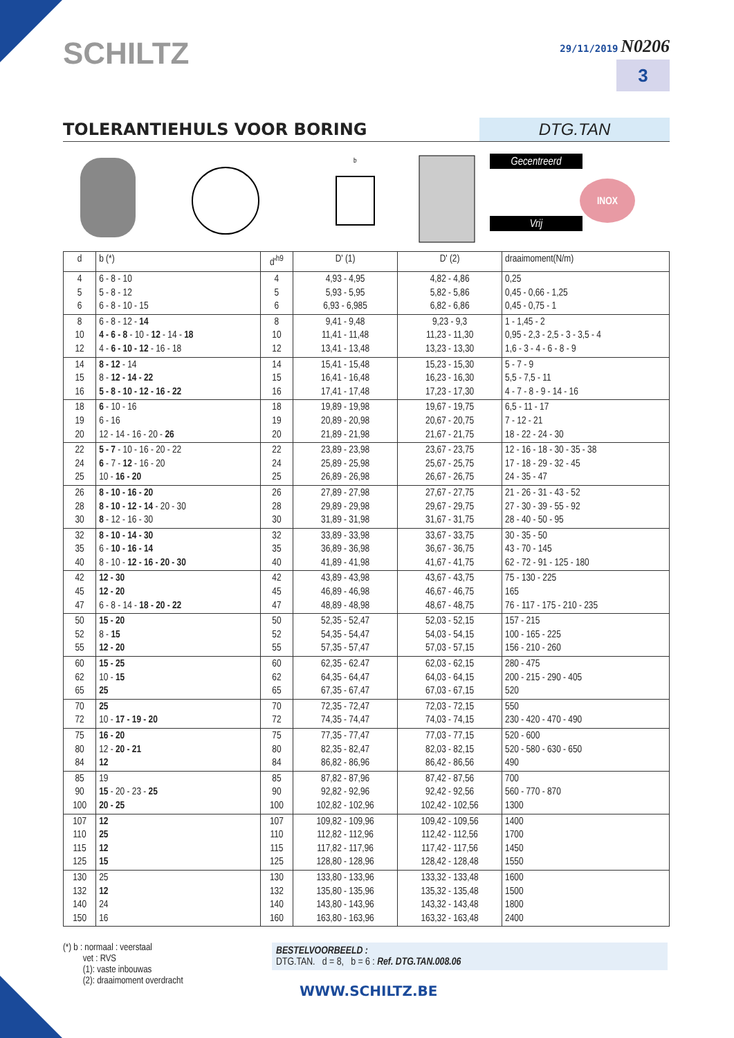SCHILTZ
29/11/2019 N0206
3
TOLERANTIEHULS VOOR BORING
DTG.TAN
b
Gecentreerd
Vrij
INOX
| d | b (*) | d'<sup>h9</sup> | D' (1) | D' (2) | draaimoment(N/m) |
| --- | --- | --- | --- | --- | --- |
| 4 5 6 | 6 - 8 - 10 5 - 8 - 12 6 - 8 - 10 - 15 | 4 5 6 | 4,93 - 4,95 5,93 - 5,95 6,93 - 6,985 | 4,82 - 4,86 5,82 - 5,86 6,82 - 6,86 | 0,25 0,45 - 0,66 - 1,25 0,45 - 0,75 - 1 |
| 8 10 12 | 6 - 8 - 12 - 14 4 - 6 - 8 - 10 - 12 - 14 - 18 4 - 6 - 10 - 12 - 16 - 18 | 8 10 12 | 9,41 - 9,48 11,41 - 11,48 13,41 - 13,48 | 9,23 - 9,3 11,23 - 11,30 13,23 - 13,30 | 1 - 1,45 - 2 0,95 - 2,3 - 2,5 - 3 - 3,5 - 4 1,6 - 3 - 4 - 6 - 8 - 9 |
| 14 15 16 | 8 - 12 - 14 8 - 12 - 14 - 22 5 - 8 - 10 - 12 - 16 - 22 | 14 15 16 | 15,41 - 15,48 16,41 - 16,48 17,41 - 17,48 | 15,23 - 15,30 16,23 - 16,30 17,23 - 17,30 | 5 - 7 - 9 5,5 - 7,5 - 11 4 - 7 - 8 - 9 - 14 - 16 |
| 18 19 20 | 6 - 10 - 16 6 - 16 12 - 14 - 16 - 20 - 26 | 18 19 20 | 19,89 - 19,98 20,89 - 20,98 21,89 - 21,98 | 19,67 - 19,75 20,67 - 20,75 21,67 - 21,75 | 6,5 - 11 - 17 7 - 12 - 21 18 - 22 - 24 - 30 |
| 22 24 25 | 5 - 7 - 10 - 16 - 20 - 22 6 - 7 - 12 - 16 - 20 10 - 16 - 20 | 22 24 25 | 23,89 - 23,98 25,89 - 25,98 26,89 - 26,98 | 23,67 - 23,75 25,67 - 25,75 26,67 - 26,75 | 12 - 16 - 18 - 30 - 35 - 38 17 - 18 - 29 - 32 - 45 24 - 35 - 47 |
| 26 28 30 | 8 - 10 - 16 - 20 8 - 10 - 12 - 14 - 20 - 30 8 - 12 - 16 - 30 | 26 28 30 | 27,89 - 27,98 29,89 - 29,98 31,89 - 31,98 | 27,67 - 27,75 29,67 - 29,75 31,67 - 31,75 | 21 - 26 - 31 - 43 - 52 27 - 30 - 39 - 55 - 92 28 - 40 - 50 - 95 |
| 32 35 40 | 8 - 10 - 14 - 30 6 - 10 - 16 - 14 8 - 10 - 12 - 16 - 20 - 30 | 32 35 40 | 33,89 - 33,98 36,89 - 36,98 41,89 - 41,98 | 33,67 - 33,75 36,67 - 36,75 41,67 - 41,75 | 30 - 35 - 50 43 - 70 - 145 62 - 72 - 91 - 125 - 180 |
| 42 45 47 | 12 - 30 12 - 20 6 - 8 - 14 - 18 - 20 - 22 | 42 45 47 | 43,89 - 43,98 46,89 - 46,98 48,89 - 48,98 | 43,67 - 43,75 46,67 - 46,75 48,67 - 48,75 | 75 - 130 - 225 165 76 - 117 - 175 - 210 - 235 |
| 50 52 55 | 15 - 20 8 - 15 12 - 20 | 50 52 55 | 52,35 - 52,47 54,35 - 54,47 57,35 - 57,47 | 52,03 - 52,15 54,03 - 54,15 57,03 - 57,15 | 157 - 215 100 - 165 - 225 156 - 210 - 260 |
| 60 62 65 | 15 - 25 10 - 15 25 | 60 62 65 | 62,35 - 62.47 64,35 - 64,47 67,35 - 67,47 | 62,03 - 62,15 64,03 - 64,15 67,03 - 67,15 | 280 - 475 200 - 215 - 290 - 405 520 |
| 70 72 | 25 10 - 17 - 19 - 20 | 70 72 | 72,35 - 72,47 74,35 - 74,47 | 72,03 - 72,15 74,03 - 74,15 | 550 230 - 420 - 470 - 490 |
| 75 80 84 | 16 - 20 12 - 20 - 21 12 | 75 80 84 | 77,35 - 77,47 82,35 - 82,47 86,82 - 86,96 | 77,03 - 77,15 82,03 - 82,15 86,42 - 86,56 | 520 - 600 520 - 580 - 630 - 650 490 |
| 85 90 100 | 19 15 - 20 - 23 - 25 20 - 25 | 85 90 100 | 87,82 - 87,96 92,82 - 92,96 102,82 - 102,96 | 87,42 - 87,56 92,42 - 92,56 102,42 - 102,56 | 700 560 - 770 - 870 1300 |
| 107 110 115 125 | 12 25 12 15 | 107 110 115 125 | 109,82 - 109,96 112,82 - 112,96 117,82 - 117,96 128,80 - 128,96 | 109,42 - 109,56 112,42 - 112,56 117,42 - 117,56 128,42 - 128,48 | 1400 1700 1450 1550 |
| 130 132 140 150 | 25 12 24 16 | 130 132 140 160 | 133,80 - 133,96 135,80 - 135,96 143,80 - 143,96 163,80 - 163,96 | 133,32 - 133,48 135,32 - 135,48 143,32 - 143,48 163,32 - 163,48 | 1600 1500 1800 2400 |
(*) b : normaal : veerstaal
vet : RVS
(1): vaste inbouwas
(2): draaimoment overdracht
BESTELVOORBEELD :
DTG.TAN. d = 8, b = 6 : Ref. DTG.TAN.008.06
WWW.SCHILTZ.BE